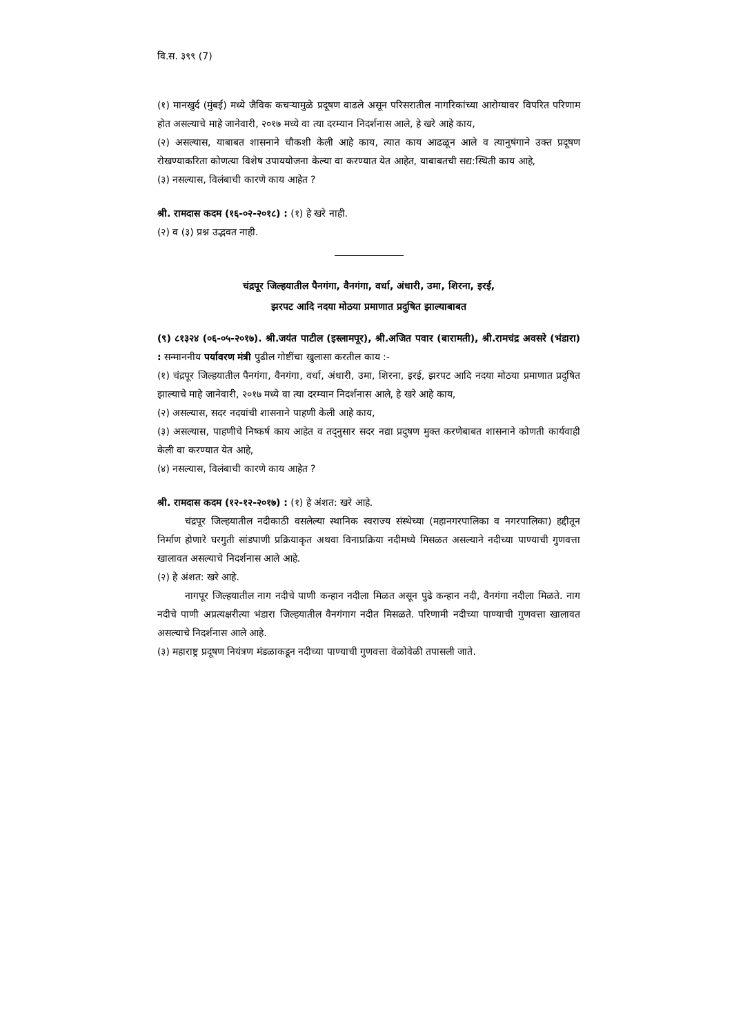वि.स. ३९९ (7)
(१) मानखुर्द (मुंबई) मध्ये जैविक कचऱ्यामुळे प्रदूषण वाढले असून परिसरातील नागरिकांच्या आरोग्यावर विपरित परिणाम होत असल्याचे माहे जानेवारी, २०१७ मध्ये वा त्या दरम्यान निदर्शनास आले, हे खरे आहे काय,
(२) असल्यास, याबाबत शासनाने चौकशी केली आहे काय, त्यात काय आढळून आले व त्यानुषंगाने उक्त प्रदूषण रोखण्याकरिता कोणत्या विशेष उपाययोजना केल्या वा करण्यात येत आहेत, याबाबतची सद्य:स्थिती काय आहे,
(३) नसल्यास, विलंबाची कारणे काय आहेत ?
श्री. रामदास कदम (१६-०२-२०१८) : (१) हे खरे नाही.
(२) व (३) प्रश्न उद्भवत नाही.
चंद्रपूर जिल्हयातील पैनगंगा, वैनगंगा, वर्धा, अंधारी, उमा, शिरना, इरई,
झरपट आदि नदया मोठया प्रमाणात प्रदुषित झाल्याबाबत
(९) ८१३२४ (०६-०५-२०१७). श्री.जयंत पाटील (इस्लामपूर), श्री.अजित पवार (बारामती), श्री.रामचंद्र अवसरे (भंडारा) : सन्माननीय पर्यावरण मंत्री पुढील गोष्टींचा खुलासा करतील काय :-
(१) चंद्रपूर जिल्हयातील पैनगंगा, वैनगंगा, वर्धा, अंधारी, उमा, शिरना, इरई, झरपट आदि नदया मोठया प्रमाणात प्रदुषित झाल्याचे माहे जानेवारी, २०१७ मध्ये वा त्या दरम्यान निदर्शनास आले, हे खरे आहे काय,
(२) असल्यास, सदर नदयांची शासनाने पाहणी केली आहे काय,
(३) असल्यास, पाहणीचे निष्कर्ष काय आहेत व तद्नुसार सदर नद्या प्रदुषण मुक्त करणेबाबत शासनाने कोणती कार्यवाही केली वा करण्यात येत आहे,
(४) नसल्यास, विलंबाची कारणे काय आहेत ?
श्री. रामदास कदम (१२-१२-२०१७) : (१) हे अंशत: खरे आहे.
चंद्रपूर जिल्हयातील नदीकाठी वसलेल्या स्थानिक स्वराज्य संस्थेच्या (महानगरपालिका व नगरपालिका) हद्दीतून निर्माण होणारे घरगुती सांडपाणी प्रक्रियाकृत अथवा विनाप्रक्रिया नदीमध्ये मिसळत असल्याने नदीच्या पाण्याची गुणवत्ता खालावत असल्याचे निदर्शनास आले आहे.
(२) हे अंशत: खरे आहे.
नागपूर जिल्हयातील नाग नदीचे पाणी कन्हान नदीला मिळत असून पुढे कन्हान नदी, वैनगंगा नदीला मिळते. नाग नदीचे पाणी अप्रत्यक्षरीत्या भंडारा जिल्हयातील वैनगंगाग नदीत मिसळते. परिणामी नदीच्या पाण्याची गुणवत्ता खालावत असल्याचे निदर्शनास आले आहे.
(३) महाराष्ट्र प्रदूषण नियंत्रण मंडळाकडून नदीच्या पाण्याची गुणवत्ता वेळोवेळी तपासली जाते.